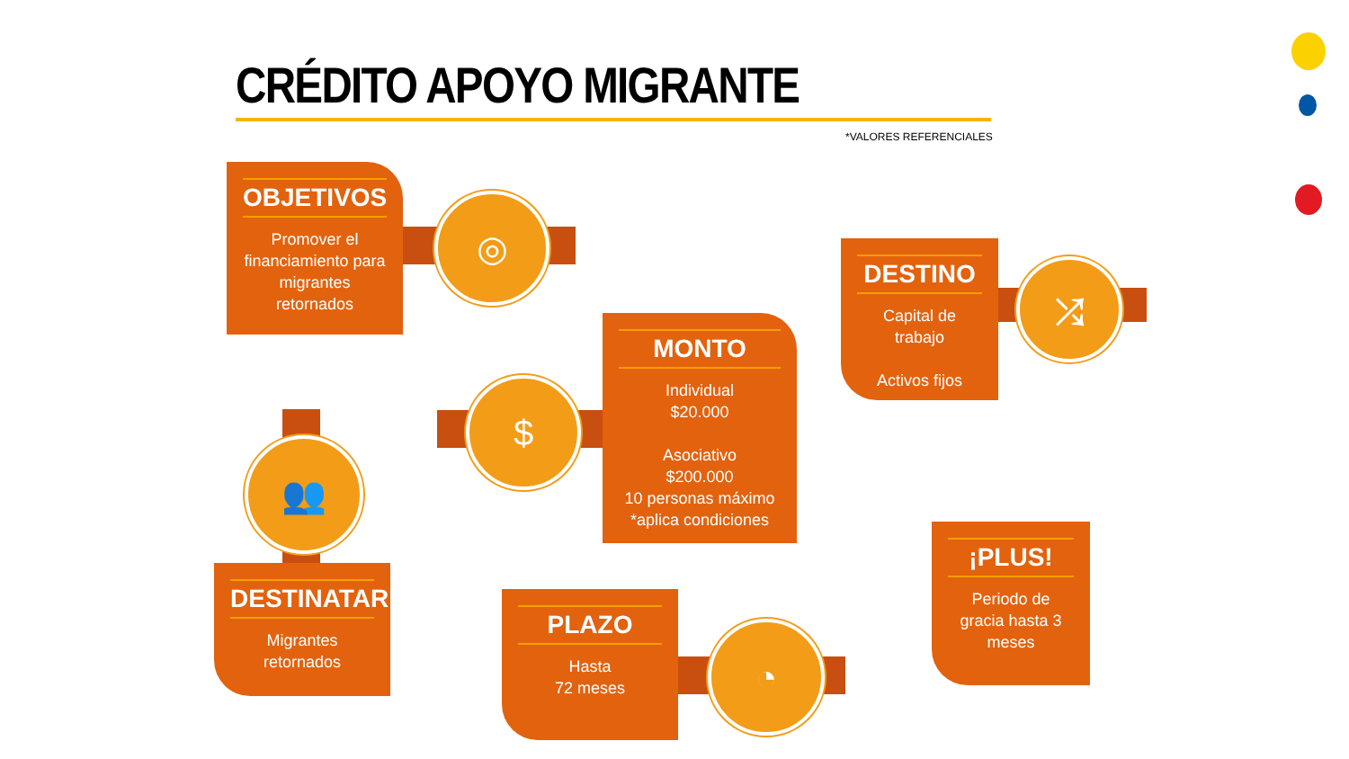CRÉDITO APOYO MIGRANTE
*VALORES REFERENCIALES
OBJETIVOS
Promover el financiamiento para migrantes retornados
◎
DESTINO
Capital de trabajo
Activos fijos
⤮
$
MONTO
Individual
$20.000
Asociativo
$200.000
10 personas máximo
*aplica condiciones
👥
DESTINATARIOS
Migrantes retornados
PLAZO
Hasta
72 meses
◔
¡PLUS!
Periodo de gracia hasta 3 meses